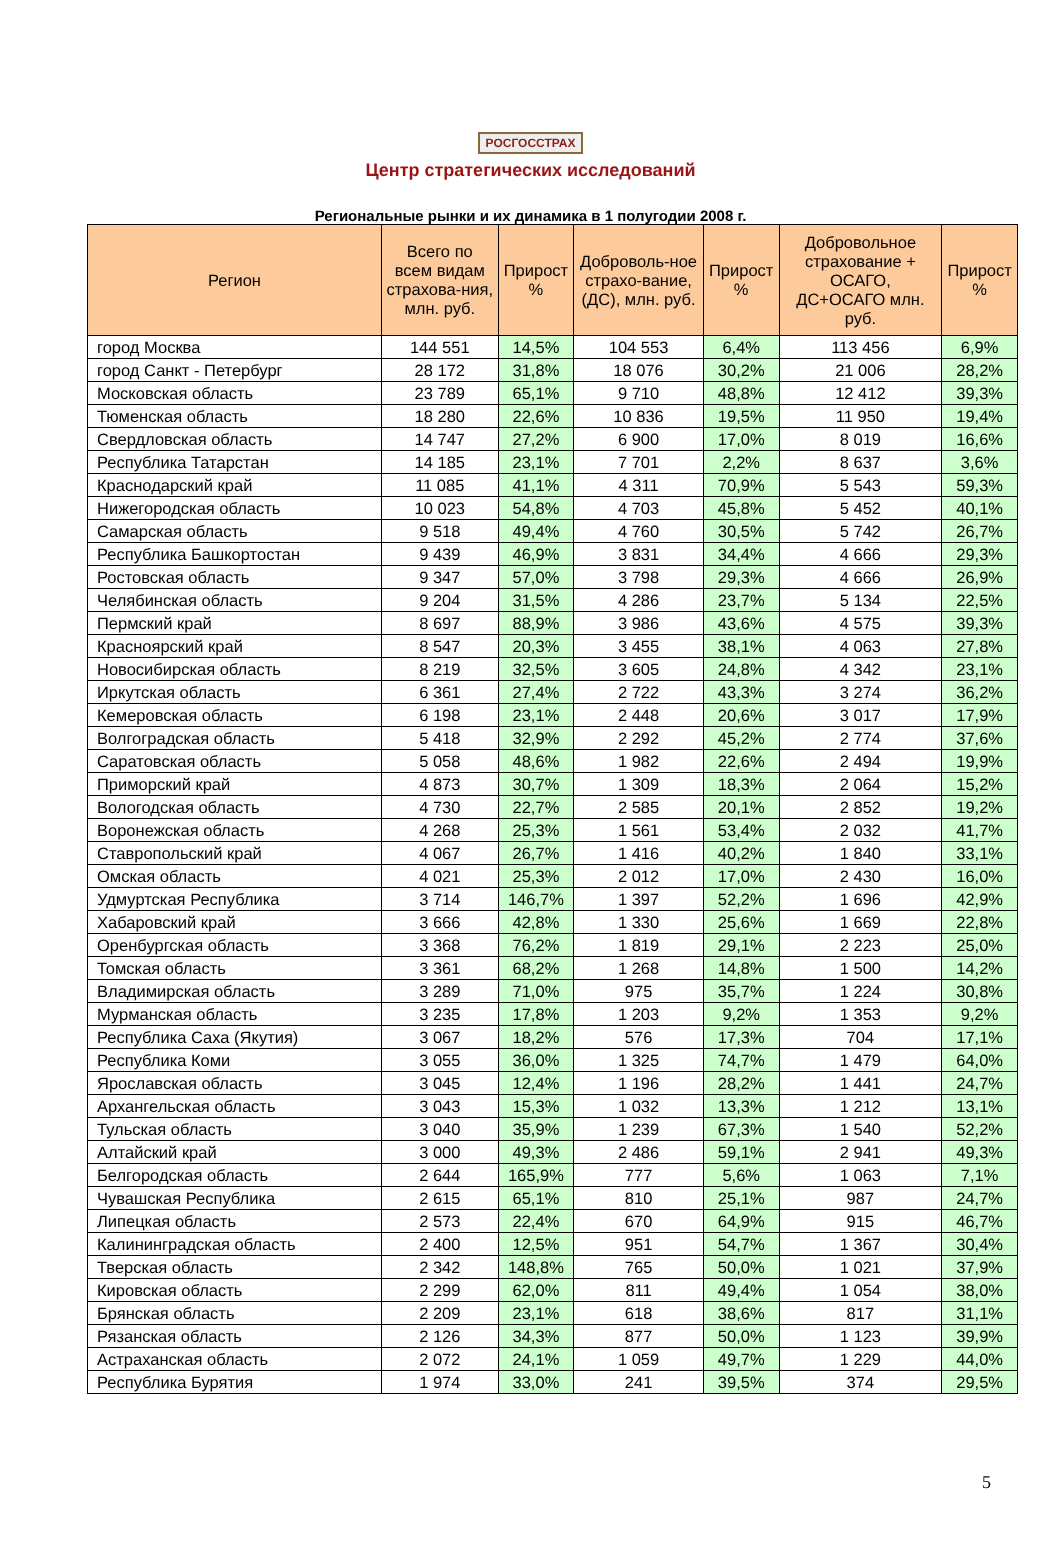РОСГОССТРАХ
Центр стратегических исследований
Региональные рынки и их динамика в 1 полугодии 2008 г.
| Регион | Всего по всем видам страхова-ния, млн. руб. | Прирост % | Доброволь-ное страхо-вание, (ДС), млн. руб. | Прирост % | Добровольное страхование + ОСАГО, ДС+ОСАГО млн. руб. | Прирост % |
| --- | --- | --- | --- | --- | --- | --- |
| город Москва | 144 551 | 14,5% | 104 553 | 6,4% | 113 456 | 6,9% |
| город Санкт - Петербург | 28 172 | 31,8% | 18 076 | 30,2% | 21 006 | 28,2% |
| Московская область | 23 789 | 65,1% | 9 710 | 48,8% | 12 412 | 39,3% |
| Тюменская область | 18 280 | 22,6% | 10 836 | 19,5% | 11 950 | 19,4% |
| Свердловская область | 14 747 | 27,2% | 6 900 | 17,0% | 8 019 | 16,6% |
| Республика Татарстан | 14 185 | 23,1% | 7 701 | 2,2% | 8 637 | 3,6% |
| Краснодарский край | 11 085 | 41,1% | 4 311 | 70,9% | 5 543 | 59,3% |
| Нижегородская область | 10 023 | 54,8% | 4 703 | 45,8% | 5 452 | 40,1% |
| Самарская область | 9 518 | 49,4% | 4 760 | 30,5% | 5 742 | 26,7% |
| Республика Башкортостан | 9 439 | 46,9% | 3 831 | 34,4% | 4 666 | 29,3% |
| Ростовская область | 9 347 | 57,0% | 3 798 | 29,3% | 4 666 | 26,9% |
| Челябинская область | 9 204 | 31,5% | 4 286 | 23,7% | 5 134 | 22,5% |
| Пермский край | 8 697 | 88,9% | 3 986 | 43,6% | 4 575 | 39,3% |
| Красноярский край | 8 547 | 20,3% | 3 455 | 38,1% | 4 063 | 27,8% |
| Новосибирская область | 8 219 | 32,5% | 3 605 | 24,8% | 4 342 | 23,1% |
| Иркутская область | 6 361 | 27,4% | 2 722 | 43,3% | 3 274 | 36,2% |
| Кемеровская область | 6 198 | 23,1% | 2 448 | 20,6% | 3 017 | 17,9% |
| Волгоградская область | 5 418 | 32,9% | 2 292 | 45,2% | 2 774 | 37,6% |
| Саратовская область | 5 058 | 48,6% | 1 982 | 22,6% | 2 494 | 19,9% |
| Приморский край | 4 873 | 30,7% | 1 309 | 18,3% | 2 064 | 15,2% |
| Вологодская область | 4 730 | 22,7% | 2 585 | 20,1% | 2 852 | 19,2% |
| Воронежская область | 4 268 | 25,3% | 1 561 | 53,4% | 2 032 | 41,7% |
| Ставропольский край | 4 067 | 26,7% | 1 416 | 40,2% | 1 840 | 33,1% |
| Омская область | 4 021 | 25,3% | 2 012 | 17,0% | 2 430 | 16,0% |
| Удмуртская Республика | 3 714 | 146,7% | 1 397 | 52,2% | 1 696 | 42,9% |
| Хабаровский край | 3 666 | 42,8% | 1 330 | 25,6% | 1 669 | 22,8% |
| Оренбургская область | 3 368 | 76,2% | 1 819 | 29,1% | 2 223 | 25,0% |
| Томская область | 3 361 | 68,2% | 1 268 | 14,8% | 1 500 | 14,2% |
| Владимирская область | 3 289 | 71,0% | 975 | 35,7% | 1 224 | 30,8% |
| Мурманская область | 3 235 | 17,8% | 1 203 | 9,2% | 1 353 | 9,2% |
| Республика Саха (Якутия) | 3 067 | 18,2% | 576 | 17,3% | 704 | 17,1% |
| Республика Коми | 3 055 | 36,0% | 1 325 | 74,7% | 1 479 | 64,0% |
| Ярославская область | 3 045 | 12,4% | 1 196 | 28,2% | 1 441 | 24,7% |
| Архангельская область | 3 043 | 15,3% | 1 032 | 13,3% | 1 212 | 13,1% |
| Тульская область | 3 040 | 35,9% | 1 239 | 67,3% | 1 540 | 52,2% |
| Алтайский край | 3 000 | 49,3% | 2 486 | 59,1% | 2 941 | 49,3% |
| Белгородская область | 2 644 | 165,9% | 777 | 5,6% | 1 063 | 7,1% |
| Чувашская Республика | 2 615 | 65,1% | 810 | 25,1% | 987 | 24,7% |
| Липецкая область | 2 573 | 22,4% | 670 | 64,9% | 915 | 46,7% |
| Калининградская область | 2 400 | 12,5% | 951 | 54,7% | 1 367 | 30,4% |
| Тверская область | 2 342 | 148,8% | 765 | 50,0% | 1 021 | 37,9% |
| Кировская область | 2 299 | 62,0% | 811 | 49,4% | 1 054 | 38,0% |
| Брянская область | 2 209 | 23,1% | 618 | 38,6% | 817 | 31,1% |
| Рязанская область | 2 126 | 34,3% | 877 | 50,0% | 1 123 | 39,9% |
| Астраханская область | 2 072 | 24,1% | 1 059 | 49,7% | 1 229 | 44,0% |
| Республика Бурятия | 1 974 | 33,0% | 241 | 39,5% | 374 | 29,5% |
5